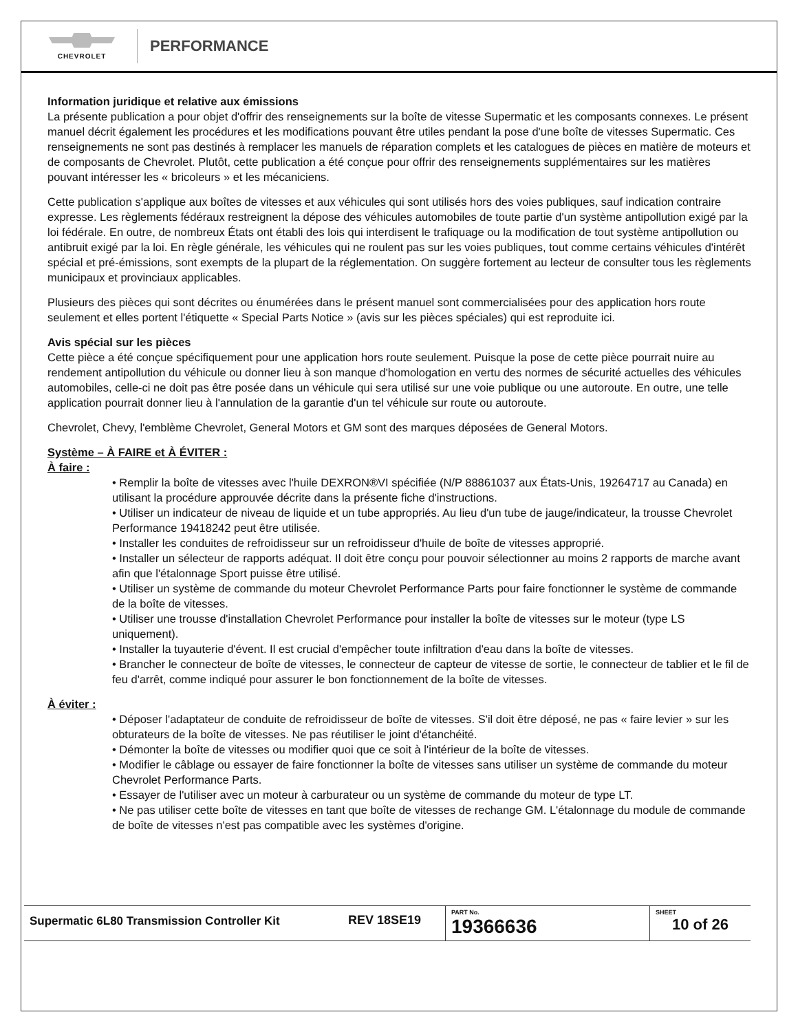CHEVROLET
PERFORMANCE
Information juridique et relative aux émissions
La présente publication a pour objet d'offrir des renseignements sur la boîte de vitesse Supermatic et les composants connexes. Le présent manuel décrit également les procédures et les modifications pouvant être utiles pendant la pose d'une boîte de vitesses Supermatic. Ces renseignements ne sont pas destinés à remplacer les manuels de réparation complets et les catalogues de pièces en matière de moteurs et de composants de Chevrolet. Plutôt, cette publication a été conçue pour offrir des renseignements supplémentaires sur les matières pouvant intéresser les « bricoleurs » et les mécaniciens.
Cette publication s'applique aux boîtes de vitesses et aux véhicules qui sont utilisés hors des voies publiques, sauf indication contraire expresse. Les règlements fédéraux restreignent la dépose des véhicules automobiles de toute partie d'un système antipollution exigé par la loi fédérale. En outre, de nombreux États ont établi des lois qui interdisent le trafiquage ou la modification de tout système antipollution ou antibruit exigé par la loi. En règle générale, les véhicules qui ne roulent pas sur les voies publiques, tout comme certains véhicules d'intérêt spécial et pré-émissions, sont exempts de la plupart de la réglementation. On suggère fortement au lecteur de consulter tous les règlements municipaux et provinciaux applicables.
Plusieurs des pièces qui sont décrites ou énumérées dans le présent manuel sont commercialisées pour des application hors route seulement et elles portent l'étiquette « Special Parts Notice » (avis sur les pièces spéciales) qui est reproduite ici.
Avis spécial sur les pièces
Cette pièce a été conçue spécifiquement pour une application hors route seulement. Puisque la pose de cette pièce pourrait nuire au rendement antipollution du véhicule ou donner lieu à son manque d'homologation en vertu des normes de sécurité actuelles des véhicules automobiles, celle-ci ne doit pas être posée dans un véhicule qui sera utilisé sur une voie publique ou une autoroute. En outre, une telle application pourrait donner lieu à l'annulation de la garantie d'un tel véhicule sur route ou autoroute.
Chevrolet, Chevy, l'emblème Chevrolet, General Motors et GM sont des marques déposées de General Motors.
Système – À FAIRE et À ÉVITER :
À faire :
• Remplir la boîte de vitesses avec l'huile DEXRON®VI spécifiée (N/P 88861037 aux États-Unis, 19264717 au Canada) en utilisant la procédure approuvée décrite dans la présente fiche d'instructions.
• Utiliser un indicateur de niveau de liquide et un tube appropriés. Au lieu d'un tube de jauge/indicateur, la trousse Chevrolet Performance 19418242 peut être utilisée.
• Installer les conduites de refroidisseur sur un refroidisseur d'huile de boîte de vitesses approprié.
• Installer un sélecteur de rapports adéquat. Il doit être conçu pour pouvoir sélectionner au moins 2 rapports de marche avant afin que l'étalonnage Sport puisse être utilisé.
• Utiliser un système de commande du moteur Chevrolet Performance Parts pour faire fonctionner le système de commande de la boîte de vitesses.
• Utiliser une trousse d'installation Chevrolet Performance pour installer la boîte de vitesses sur le moteur (type LS uniquement).
• Installer la tuyauterie d'évent. Il est crucial d'empêcher toute infiltration d'eau dans la boîte de vitesses.
• Brancher le connecteur de boîte de vitesses, le connecteur de capteur de vitesse de sortie, le connecteur de tablier et le fil de feu d'arrêt, comme indiqué pour assurer le bon fonctionnement de la boîte de vitesses.
À éviter :
• Déposer l'adaptateur de conduite de refroidisseur de boîte de vitesses. S'il doit être déposé, ne pas « faire levier » sur les obturateurs de la boîte de vitesses. Ne pas réutiliser le joint d'étanchéité.
• Démonter la boîte de vitesses ou modifier quoi que ce soit à l'intérieur de la boîte de vitesses.
• Modifier le câblage ou essayer de faire fonctionner la boîte de vitesses sans utiliser un système de commande du moteur Chevrolet Performance Parts.
• Essayer de l'utiliser avec un moteur à carburateur ou un système de commande du moteur de type LT.
• Ne pas utiliser cette boîte de vitesses en tant que boîte de vitesses de rechange GM. L'étalonnage du module de commande de boîte de vitesses n'est pas compatible avec les systèmes d'origine.
| Supermatic 6L80 Transmission Controller Kit | REV 18SE19 | PART No. 19366636 | SHEET 10 of 26 |